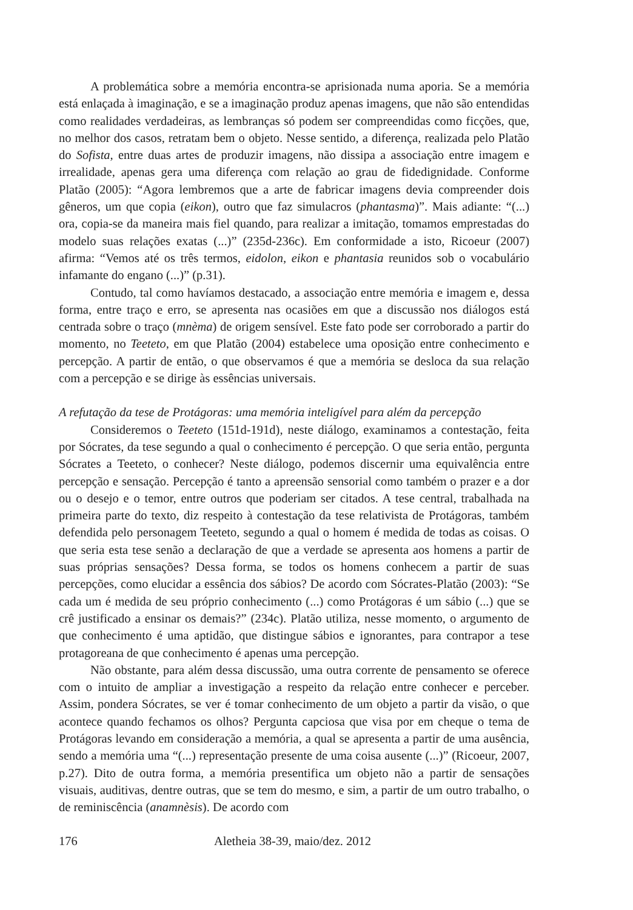A problemática sobre a memória encontra-se aprisionada numa aporia. Se a memória está enlaçada à imaginação, e se a imaginação produz apenas imagens, que não são entendidas como realidades verdadeiras, as lembranças só podem ser compreendidas como ficções, que, no melhor dos casos, retratam bem o objeto. Nesse sentido, a diferença, realizada pelo Platão do Sofista, entre duas artes de produzir imagens, não dissipa a associação entre imagem e irrealidade, apenas gera uma diferença com relação ao grau de fidedignidade. Conforme Platão (2005): “Agora lembremos que a arte de fabricar imagens devia compreender dois gêneros, um que copia (eikon), outro que faz simulacros (phantasma)”. Mais adiante: “(...) ora, copia-se da maneira mais fiel quando, para realizar a imitação, tomamos emprestadas do modelo suas relações exatas (...)” (235d-236c). Em conformidade a isto, Ricoeur (2007) afirma: “Vemos até os três termos, eidolon, eikon e phantasia reunidos sob o vocabulário infamante do engano (...)” (p.31).
Contudo, tal como havíamos destacado, a associação entre memória e imagem e, dessa forma, entre traço e erro, se apresenta nas ocasiões em que a discussão nos diálogos está centrada sobre o traço (mnèma) de origem sensível. Este fato pode ser corroborado a partir do momento, no Teeteto, em que Platão (2004) estabelece uma oposição entre conhecimento e percepção. A partir de então, o que observamos é que a memória se desloca da sua relação com a percepção e se dirige às essências universais.
A refutação da tese de Protágoras: uma memória inteligível para além da percepção
Consideremos o Teeteto (151d-191d), neste diálogo, examinamos a contestação, feita por Sócrates, da tese segundo a qual o conhecimento é percepção. O que seria então, pergunta Sócrates a Teeteto, o conhecer? Neste diálogo, podemos discernir uma equivalência entre percepção e sensação. Percepção é tanto a apreensão sensorial como também o prazer e a dor ou o desejo e o temor, entre outros que poderiam ser citados. A tese central, trabalhada na primeira parte do texto, diz respeito à contestação da tese relativista de Protágoras, também defendida pelo personagem Teeteto, segundo a qual o homem é medida de todas as coisas. O que seria esta tese senão a declaração de que a verdade se apresenta aos homens a partir de suas próprias sensações? Dessa forma, se todos os homens conhecem a partir de suas percepções, como elucidar a essência dos sábios? De acordo com Sócrates-Platão (2003): “Se cada um é medida de seu próprio conhecimento (...) como Protágoras é um sábio (...) que se crê justificado a ensinar os demais?” (234c). Platão utiliza, nesse momento, o argumento de que conhecimento é uma aptidão, que distingue sábios e ignorantes, para contrapor a tese protagoreana de que conhecimento é apenas uma percepção.
Não obstante, para além dessa discussão, uma outra corrente de pensamento se oferece com o intuito de ampliar a investigação a respeito da relação entre conhecer e perceber. Assim, pondera Sócrates, se ver é tomar conhecimento de um objeto a partir da visão, o que acontece quando fechamos os olhos? Pergunta capciosa que visa por em cheque o tema de Protágoras levando em consideração a memória, a qual se apresenta a partir de uma ausência, sendo a memória uma “(...) representação presente de uma coisa ausente (...)” (Ricoeur, 2007, p.27). Dito de outra forma, a memória presentifica um objeto não a partir de sensações visuais, auditivas, dentre outras, que se tem do mesmo, e sim, a partir de um outro trabalho, o de reminiscência (anamnèsis). De acordo com
176 Aletheia 38-39, maio/dez. 2012